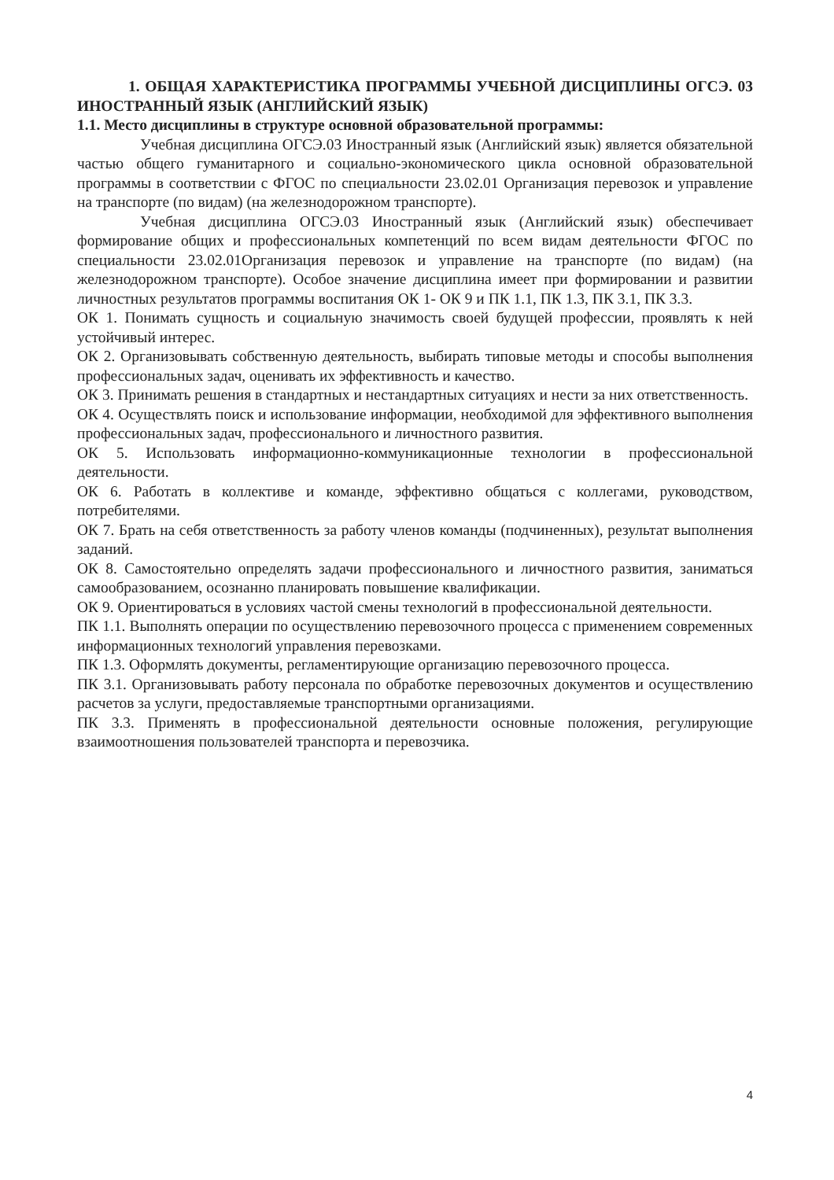1. ОБЩАЯ ХАРАКТЕРИСТИКА ПРОГРАММЫ УЧЕБНОЙ ДИСЦИПЛИНЫ ОГСЭ. 03 ИНОСТРАННЫЙ ЯЗЫК (АНГЛИЙСКИЙ ЯЗЫК)
1.1. Место дисциплины в структуре основной образовательной программы:
Учебная дисциплина ОГСЭ.03 Иностранный язык (Английский язык) является обязательной частью общего гуманитарного и социально-экономического цикла основной образовательной программы в соответствии с ФГОС по специальности 23.02.01 Организация перевозок и управление на транспорте (по видам) (на железнодорожном транспорте).
Учебная дисциплина ОГСЭ.03 Иностранный язык (Английский язык) обеспечивает формирование общих и профессиональных компетенций по всем видам деятельности ФГОС по специальности 23.02.01Организация перевозок и управление на транспорте (по видам) (на железнодорожном транспорте). Особое значение дисциплина имеет при формировании и развитии личностных результатов программы воспитания ОК 1- ОК 9 и ПК 1.1, ПК 1.3, ПК 3.1, ПК 3.3.
ОК 1. Понимать сущность и социальную значимость своей будущей профессии, проявлять к ней устойчивый интерес.
ОК 2. Организовывать собственную деятельность, выбирать типовые методы и способы выполнения профессиональных задач, оценивать их эффективность и качество.
ОК 3. Принимать решения в стандартных и нестандартных ситуациях и нести за них ответственность.
ОК 4. Осуществлять поиск и использование информации, необходимой для эффективного выполнения профессиональных задач, профессионального и личностного развития.
ОК 5. Использовать информационно-коммуникационные технологии в профессиональной деятельности.
ОК 6. Работать в коллективе и команде, эффективно общаться с коллегами, руководством, потребителями.
ОК 7. Брать на себя ответственность за работу членов команды (подчиненных), результат выполнения заданий.
ОК 8. Самостоятельно определять задачи профессионального и личностного развития, заниматься самообразованием, осознанно планировать повышение квалификации.
ОК 9. Ориентироваться в условиях частой смены технологий в профессиональной деятельности.
ПК 1.1. Выполнять операции по осуществлению перевозочного процесса с применением современных информационных технологий управления перевозками.
ПК 1.3. Оформлять документы, регламентирующие организацию перевозочного процесса.
ПК 3.1. Организовывать работу персонала по обработке перевозочных документов и осуществлению расчетов за услуги, предоставляемые транспортными организациями.
ПК 3.3. Применять в профессиональной деятельности основные положения, регулирующие взаимоотношения пользователей транспорта и перевозчика.
4